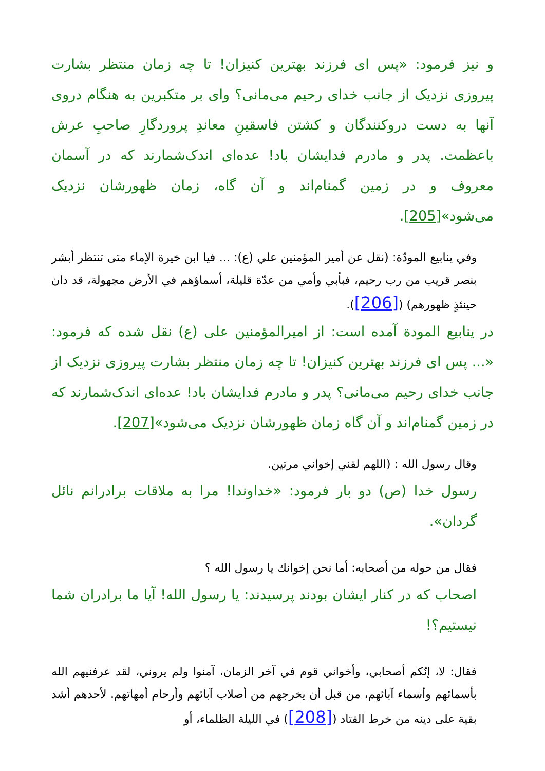و نیز فرمود: «پس ای فرزند بهترین کنیزان! تا چه زمان منتظر بشارت پیروزی نزدیک از جانب خدای رحیم می‌مانی؟ وای بر متکبرین به هنگام دروی آنها به دست دروکنندگان و کشتن فاسقینِ معاندِ پروردگارِ صاحبِ عرش باعظمت. پدر و مادرم فدایشان باد! عده‌ای اندک‌شمارند که در آسمان معروف و در زمین گمنام‌اند و آن گاه، زمان ظهورشان نزدیک می‌شود»[205].
وفي ينابيع المودّة: (نقل عن أمير المؤمنين علي (ع): ... فيا ابن خيرة الإماء متى تنتظر أبشر بنصر قريب من رب رحيم، فبأبي وأمي من عدّة قليلة، أسماؤهم في الأرض مجهولة، قد دان حينئذٍ ظهورهم) ([206]).
در ينابيع المودة آمده است: از اميرالمؤمنين على (ع) نقل شده كه فرمود: «... پس ای فرزند بهترین کنیزان! تا چه زمان منتظر بشارت پیروزی نزدیک از جانب خدای رحیم می‌مانی؟ پدر و مادرم فدایشان باد! عده‌ای اندک‌شمارند که در زمین گمنام‌اند و آن گاه زمان ظهورشان نزدیک می‌شود»[207].
وقال رسول الله : (اللهم لقني إخواني مرتين.
رسول خدا (ص) دو بار فرمود: «خداوندا! مرا به ملاقات برادرانم نائل گردان».
فقال من حوله من أصحابه: أما نحن إخوانك يا رسول الله ؟
اصحاب که در کنار ایشان بودند پرسیدند: یا رسول الله! آیا ما برادران شما نیستیم؟!
فقال: لا، إنّكم أصحابي، وأخواني قوم في آخر الزمان، آمنوا ولم يروني، لقد عرفنيهم الله بأسمائهم وأسماء آبائهم، من قبل أن يخرجهم من أصلاب آبائهم وأرحام أمهاتهم. لأحدهم أشد بقية على دينه من خرط القتاد ([208]) في الليلة الظلماء، أو